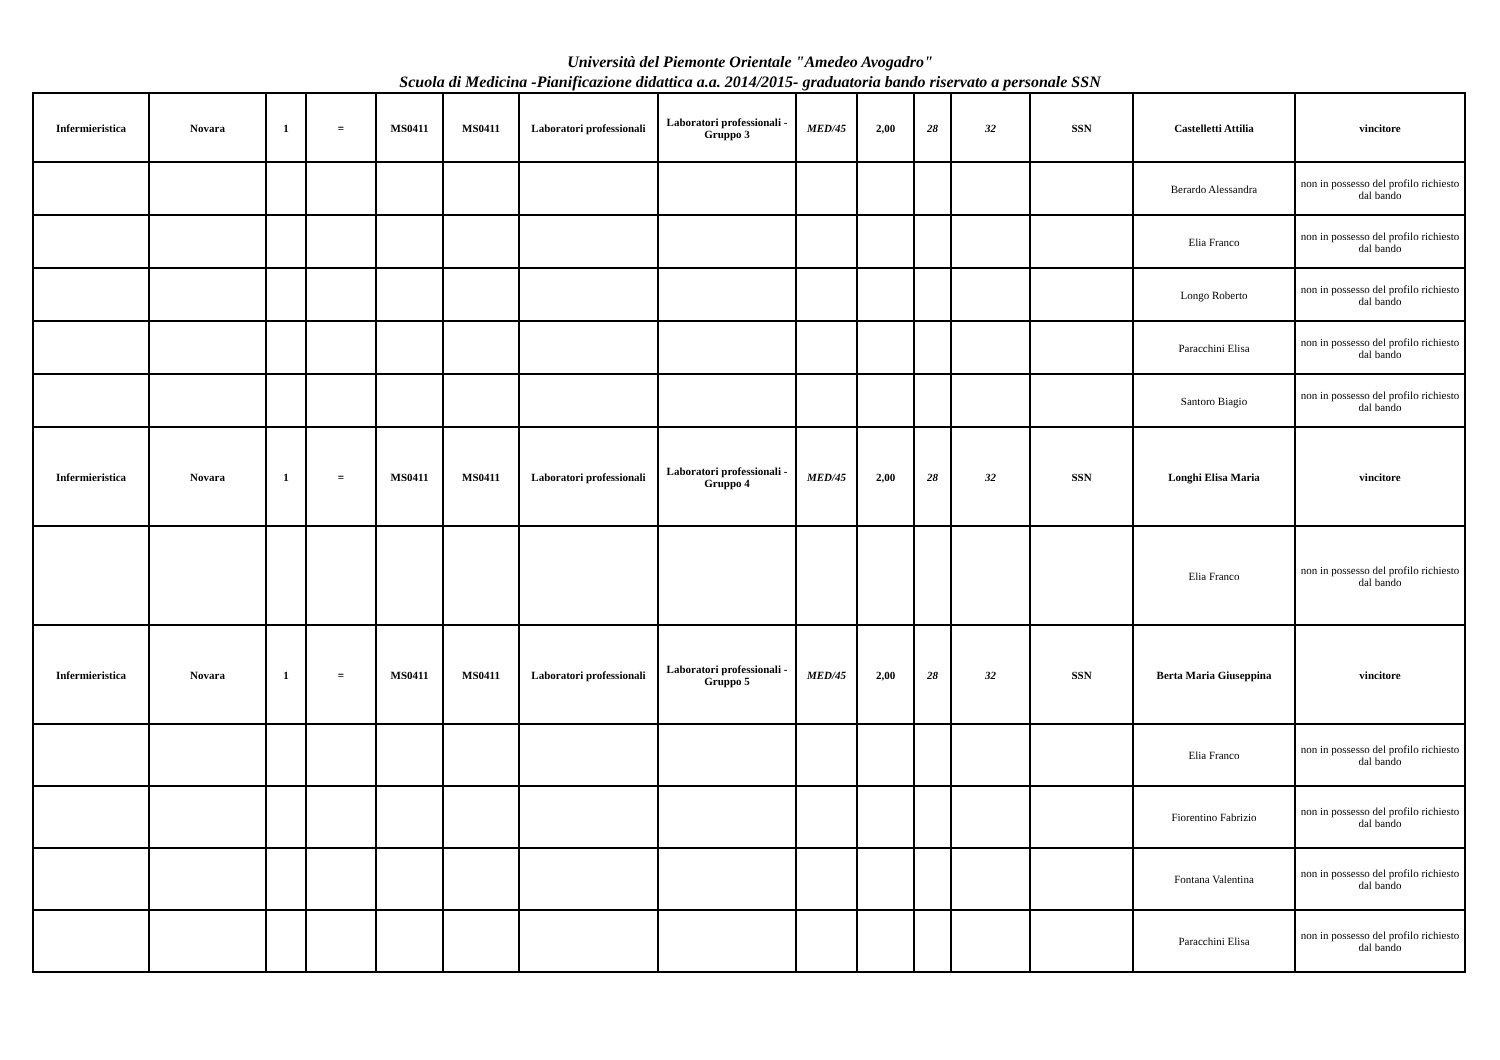Università del Piemonte Orientale "Amedeo Avogadro"
Scuola di Medicina -Pianificazione didattica a.a. 2014/2015- graduatoria bando riservato a personale SSN
| Infermieristica | Novara | 1 | = | MS0411 | MS0411 | Laboratori professionali | Laboratori professionali - Gruppo 3 | MED/45 | 2,00 | 28 | 32 | SSN | Castelletti Attilia | vincitore |
| | | | | | | | | | | | | | Berardo Alessandra | non in possesso del profilo richiesto dal bando |
| | | | | | | | | | | | | | Elia Franco | non in possesso del profilo richiesto dal bando |
| | | | | | | | | | | | | | Longo Roberto | non in possesso del profilo richiesto dal bando |
| | | | | | | | | | | | | | Paracchini Elisa | non in possesso del profilo richiesto dal bando |
| | | | | | | | | | | | | | Santoro Biagio | non in possesso del profilo richiesto dal bando |
| Infermieristica | Novara | 1 | = | MS0411 | MS0411 | Laboratori professionali | Laboratori professionali - Gruppo 4 | MED/45 | 2,00 | 28 | 32 | SSN | Longhi Elisa Maria | vincitore |
| | | | | | | | | | | | | | Elia Franco | non in possesso del profilo richiesto dal bando |
| Infermieristica | Novara | 1 | = | MS0411 | MS0411 | Laboratori professionali | Laboratori professionali - Gruppo 5 | MED/45 | 2,00 | 28 | 32 | SSN | Berta Maria Giuseppina | vincitore |
| | | | | | | | | | | | | | Elia Franco | non in possesso del profilo richiesto dal bando |
| | | | | | | | | | | | | | Fiorentino Fabrizio | non in possesso del profilo richiesto dal bando |
| | | | | | | | | | | | | | Fontana Valentina | non in possesso del profilo richiesto dal bando |
| | | | | | | | | | | | | | Paracchini Elisa | non in possesso del profilo richiesto dal bando |